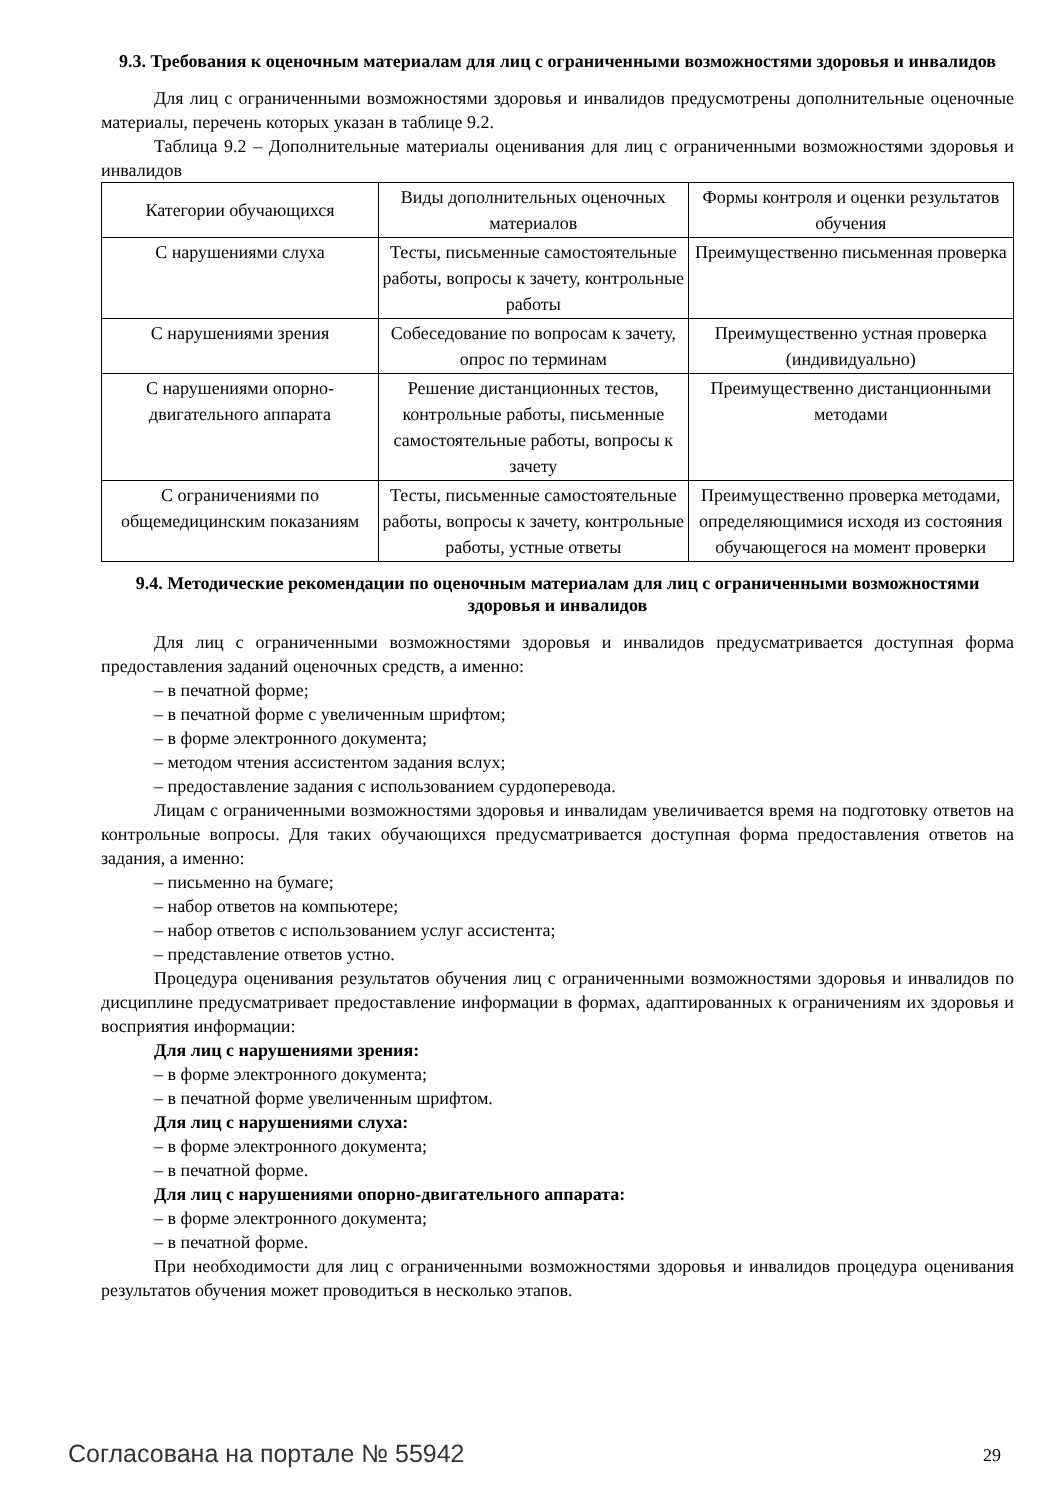9.3. Требования к оценочным материалам для лиц с ограниченными возможностями здоровья и инвалидов
Для лиц с ограниченными возможностями здоровья и инвалидов предусмотрены дополнительные оценочные материалы, перечень которых указан в таблице 9.2.
Таблица 9.2 – Дополнительные материалы оценивания для лиц с ограниченными возможностями здоровья и инвалидов
| Категории обучающихся | Виды дополнительных оценочных материалов | Формы контроля и оценки результатов обучения |
| С нарушениями слуха | Тесты, письменные самостоятельные работы, вопросы к зачету, контрольные работы | Преимущественно письменная проверка |
| С нарушениями зрения | Собеседование по вопросам к зачету, опрос по терминам | Преимущественно устная проверка (индивидуально) |
| С нарушениями опорно-двигательного аппарата | Решение дистанционных тестов, контрольные работы, письменные самостоятельные работы, вопросы к зачету | Преимущественно дистанционными методами |
| С ограничениями по общемедицинским показаниям | Тесты, письменные самостоятельные работы, вопросы к зачету, контрольные работы, устные ответы | Преимущественно проверка методами, определяющимися исходя из состояния обучающегося на момент проверки |
9.4. Методические рекомендации по оценочным материалам для лиц с ограниченными возможностями здоровья и инвалидов
Для лиц с ограниченными возможностями здоровья и инвалидов предусматривается доступная форма предоставления заданий оценочных средств, а именно:
– в печатной форме;
– в печатной форме с увеличенным шрифтом;
– в форме электронного документа;
– методом чтения ассистентом задания вслух;
– предоставление задания с использованием сурдоперевода.
Лицам с ограниченными возможностями здоровья и инвалидам увеличивается время на подготовку ответов на контрольные вопросы. Для таких обучающихся предусматривается доступная форма предоставления ответов на задания, а именно:
– письменно на бумаге;
– набор ответов на компьютере;
– набор ответов с использованием услуг ассистента;
– представление ответов устно.
Процедура оценивания результатов обучения лиц с ограниченными возможностями здоровья и инвалидов по дисциплине предусматривает предоставление информации в формах, адаптированных к ограничениям их здоровья и восприятия информации:
Для лиц с нарушениями зрения:
– в форме электронного документа;
– в печатной форме увеличенным шрифтом.
Для лиц с нарушениями слуха:
– в форме электронного документа;
– в печатной форме.
Для лиц с нарушениями опорно-двигательного аппарата:
– в форме электронного документа;
– в печатной форме.
При необходимости для лиц с ограниченными возможностями здоровья и инвалидов процедура оценивания результатов обучения может проводиться в несколько этапов.
Согласована на портале № 55942 29